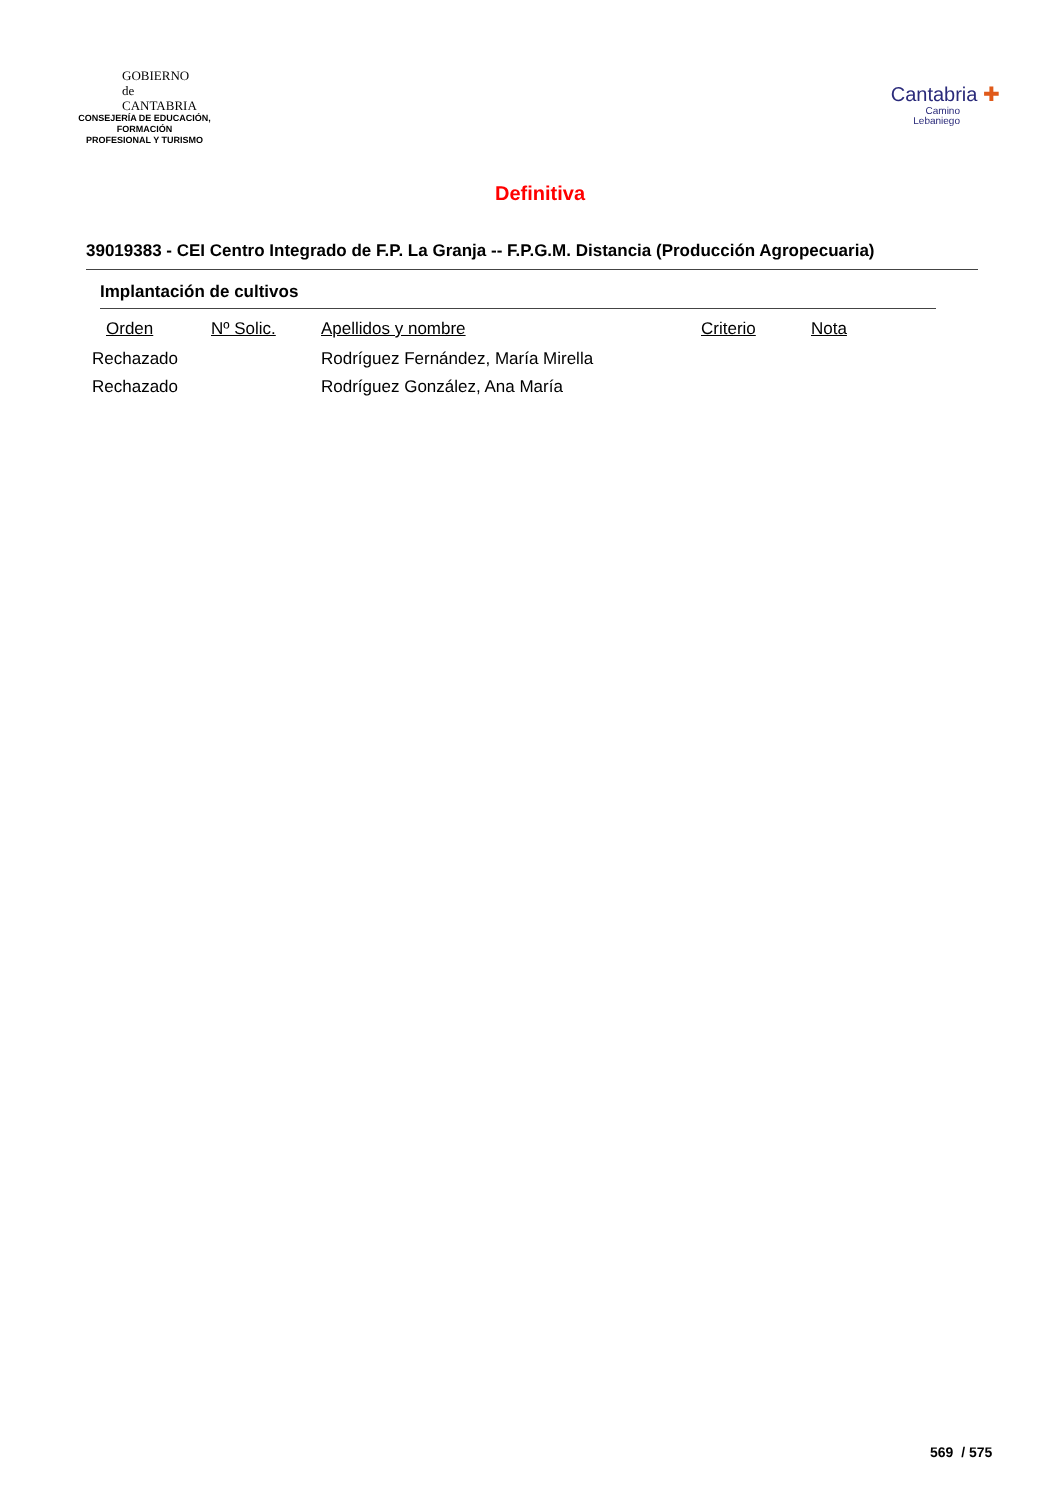GOBIERNO
de
CANTABRIA
CONSEJERÍA DE EDUCACIÓN, FORMACIÓN
PROFESIONAL Y TURISMO
Cantabria ✚
Camino
Lebaniego
Definitiva
39019383 - CEI Centro Integrado de F.P. La Granja -- F.P.G.M. Distancia (Producción Agropecuaria)
Implantación de cultivos
| Orden | Nº Solic. | Apellidos y nombre | Criterio | Nota |
| --- | --- | --- | --- | --- |
| Rechazado | | Rodríguez Fernández, María Mirella | | |
| Rechazado | | Rodríguez González, Ana María | | |
569 / 575